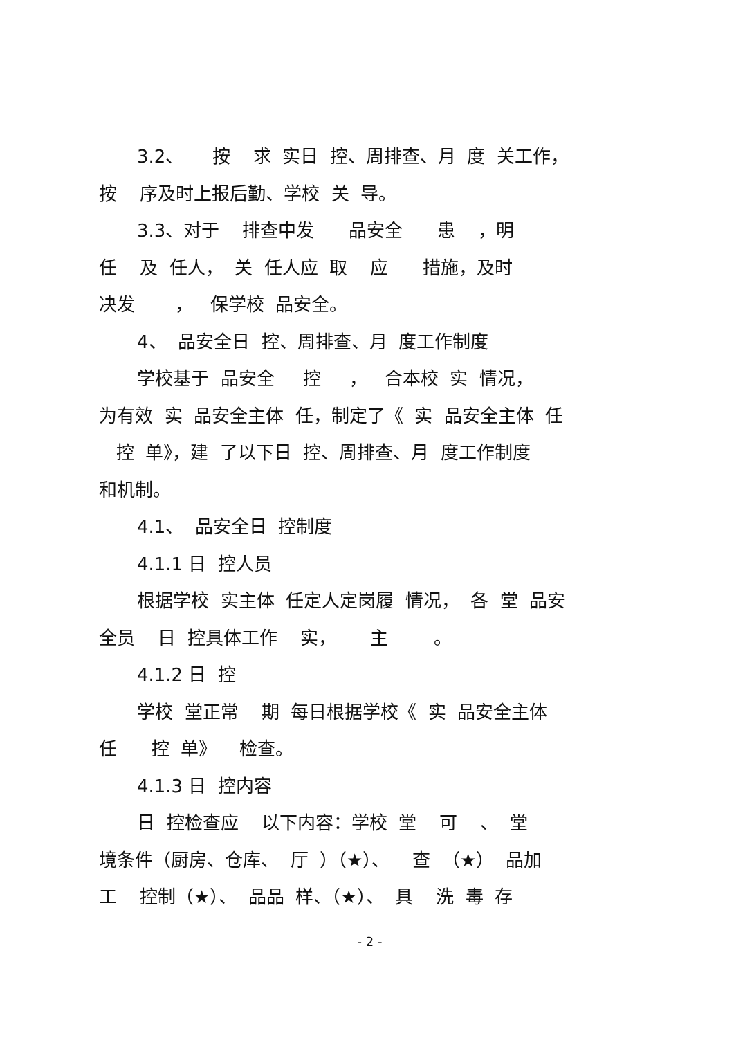3.2、 按 求 实日 控、周排查、月 度 关工作，
按 序及时上报后勤、学校 关 导。
3.3、对于 排查中发 品安全 患 ，明
任 及 任人， 关 任人应 取 应 措施，及时
决发 ， 保学校 品安全。
4、 品安全日 控、周排查、月 度工作制度
学校基于 品安全 控 ， 合本校 实 情况，
为有效 实 品安全主体 任，制定了《 实 品安全主体 任
控 单》，建 了以下日 控、周排查、月 度工作制度
和机制。
4.1、 品安全日 控制度
4.1.1 日 控人员
根据学校 实主体 任定人定岗履 情况， 各 堂 品安
全员 日 控具体工作 实， 主 。
4.1.2 日 控
学校 堂正常 期 每日根据学校《 实 品安全主体
任 控 单》 检查。
4.1.3 日 控内容
日 控检查应 以下内容：学校 堂 可 、 堂
境条件（厨房、仓库、 厅 ）（★）、 查 （★） 品加
工 控制（★）、 品品 样、（★）、 具 洗 毒 存
- 2 -